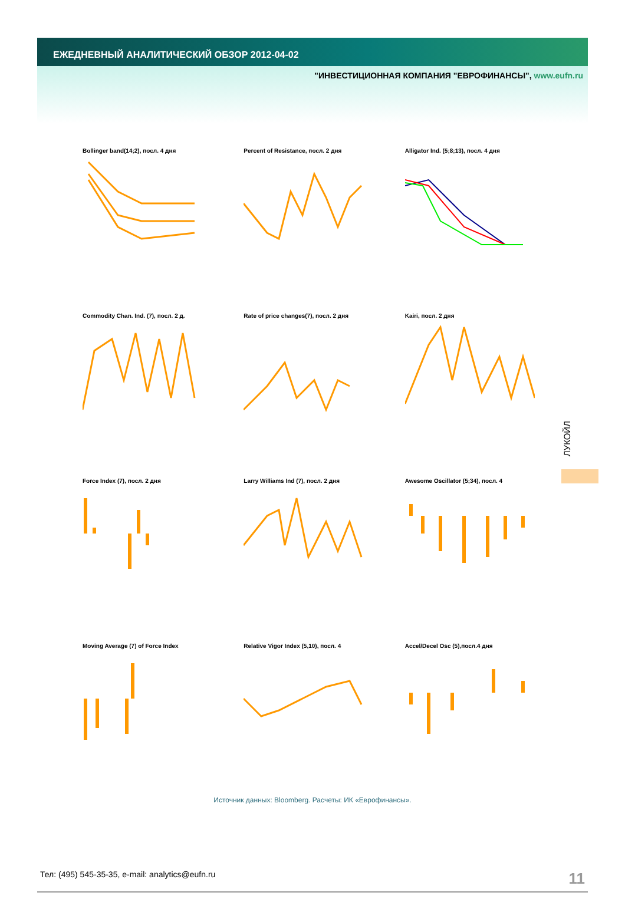ЕЖЕДНЕВНЫЙ АНАЛИТИЧЕСКИЙ ОБЗОР 2012-04-02
"ИНВЕСТИЦИОННАЯ КОМПАНИЯ "ЕВРОФИНАНСЫ", www.eufn.ru
Bollinger band(14;2), посл. 4 дня
Percent of Resistance, посл. 2 дня
Alligator Ind. (5;8;13), посл. 4 дня
Commodity Chan. Ind. (7), посл. 2 д.
Rate of price changes(7), посл. 2 дня
Kairi, посл. 2 дня
Force Index (7), посл. 2 дня
Larry Williams Ind (7), посл. 2 дня
Awesome Oscillator (5;34), посл. 4
Moving Average (7) of Force Index
Relative Vigor Index (5,10), посл. 4
Accel/Decel Osc (5),посл.4 дня
ЛУКОЙЛ
Источник данных: Bloomberg. Расчеты: ИК «Еврофинансы».
Тел: (495) 545-35-35, e-mail: analytics@eufn.ru 11